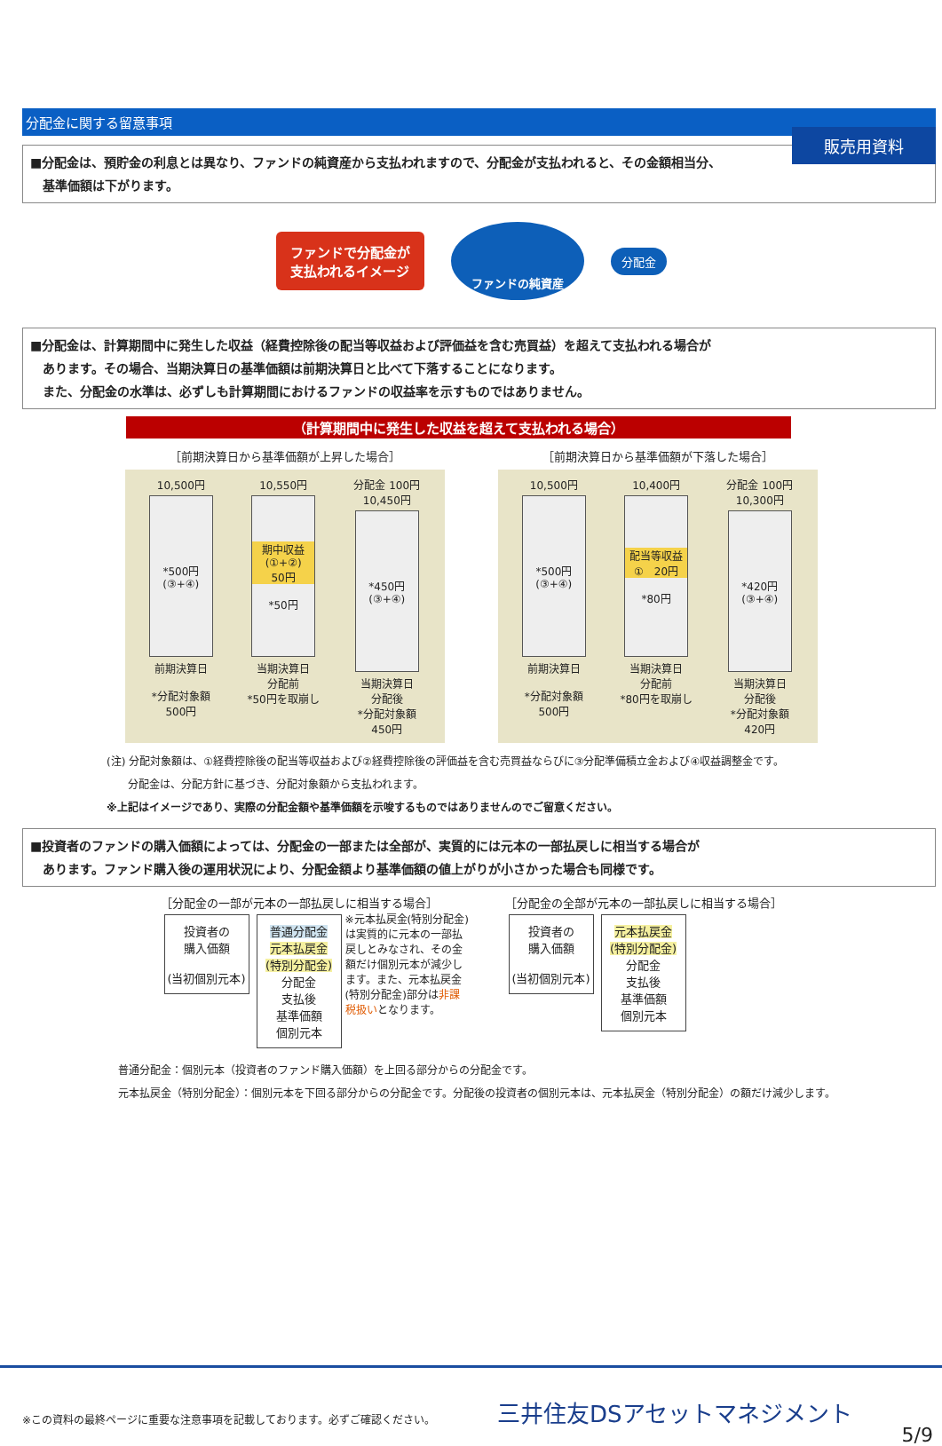販売用資料
分配金に関する留意事項
■分配金は、預貯金の利息とは異なり、ファンドの純資産から支払われますので、分配金が支払われると、その金額相当分、
　基準価額は下がります。
ファンドで分配金が
支払われるイメージ
ファンドの純資産
分配金
■分配金は、計算期間中に発生した収益（経費控除後の配当等収益および評価益を含む売買益）を超えて支払われる場合が
　あります。その場合、当期決算日の基準価額は前期決算日と比べて下落することになります。
　また、分配金の水準は、必ずしも計算期間におけるファンドの収益率を示すものではありません。
（計算期間中に発生した収益を超えて支払われる場合）
［前期決算日から基準価額が上昇した場合］
10,500円
*500円
(③+④)
前期決算日
*分配対象額
500円
10,550円
期中収益
(①+②)
50円
*50円
当期決算日
分配前
*50円を取崩し
分配金 100円
10,450円
*450円
(③+④)
当期決算日
分配後
*分配対象額
450円
［前期決算日から基準価額が下落した場合］
10,500円
*500円
(③+④)
前期決算日
*分配対象額
500円
10,400円
配当等収益
①　20円
*80円
当期決算日
分配前
*80円を取崩し
分配金 100円
10,300円
*420円
(③+④)
当期決算日
分配後
*分配対象額
420円
(注) 分配対象額は、①経費控除後の配当等収益および②経費控除後の評価益を含む売買益ならびに③分配準備積立金および④収益調整金です。
　　分配金は、分配方針に基づき、分配対象額から支払われます。
※上記はイメージであり、実際の分配金額や基準価額を示唆するものではありませんのでご留意ください。
■投資者のファンドの購入価額によっては、分配金の一部または全部が、実質的には元本の一部払戻しに相当する場合が
　あります。ファンド購入後の運用状況により、分配金額より基準価額の値上がりが小さかった場合も同様です。
［分配金の一部が元本の一部払戻しに相当する場合］
投資者の
購入価額
(当初個別元本)
普通分配金
元本払戻金
(特別分配金)
分配金
支払後
基準価額
個別元本
※元本払戻金(特別分配金)は実質的に元本の一部払戻しとみなされ、その金額だけ個別元本が減少します。また、元本払戻金(特別分配金)部分は非課税扱いとなります。
［分配金の全部が元本の一部払戻しに相当する場合］
投資者の
購入価額
(当初個別元本)
元本払戻金
(特別分配金)
分配金
支払後
基準価額
個別元本
普通分配金：個別元本（投資者のファンド購入価額）を上回る部分からの分配金です。
元本払戻金（特別分配金）：個別元本を下回る部分からの分配金です。分配後の投資者の個別元本は、元本払戻金（特別分配金）の額だけ減少します。
※この資料の最終ページに重要な注意事項を記載しております。必ずご確認ください。
三井住友DSアセットマネジメント
5/9